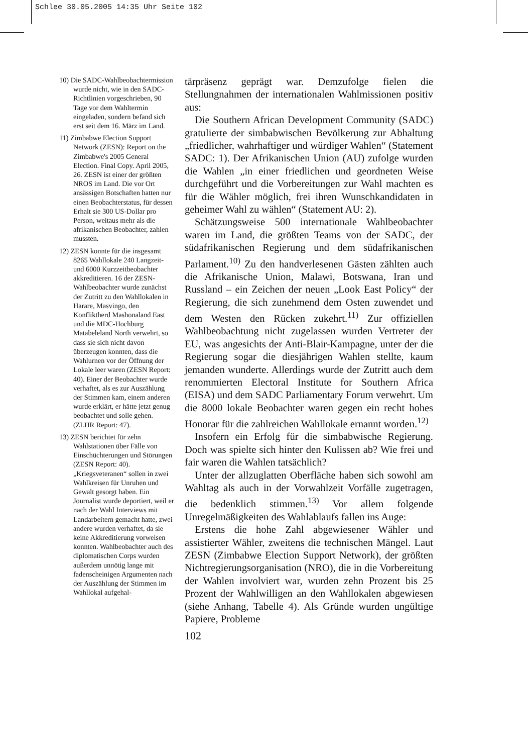Schlee 30.05.2005 14:35 Uhr Seite 102
10) Die SADC-Wahlbeobachtermission wurde nicht, wie in den SADC-Richtlinien vorgeschrieben, 90 Tage vor dem Wahltermin eingeladen, sondern befand sich erst seit dem 16. März im Land.
11) Zimbabwe Election Support Network (ZESN): Report on the Zimbabwe's 2005 General Election. Final Copy. April 2005, 26. ZESN ist einer der größten NROS im Land. Die vor Ort ansässigen Botschaften hatten nur einen Beobachterstatus, für dessen Erhalt sie 300 US-Dollar pro Person, weitaus mehr als die afrikanischen Beobachter, zahlen mussten.
12) ZESN konnte für die insgesamt 8265 Wahllokale 240 Langzeit- und 6000 Kurzzeitbeobachter akkreditieren. 16 der ZESN-Wahlbeobachter wurde zunächst der Zutritt zu den Wahllokalen in Harare, Masvingo, den Konfliktherd Mashonaland East und die MDC-Hochburg Matabeleland North verwehrt, so dass sie sich nicht davon überzeugen konnten, dass die Wahlurnen vor der Öffnung der Lokale leer waren (ZESN Report: 40). Einer der Beobachter wurde verhaftet, als es zur Auszählung der Stimmen kam, einem anderen wurde erklärt, er hätte jetzt genug beobachtet und solle gehen. (ZLHR Report: 47).
13) ZESN berichtet für zehn Wahlstationen über Fälle von Einschüchterungen und Störungen (ZESN Report: 40). „Kriegsveteranen“ sollen in zwei Wahlkreisen für Unruhen und Gewalt gesorgt haben. Ein Journalist wurde deportiert, weil er nach der Wahl Interviews mit Landarbeitern gemacht hatte, zwei andere wurden verhaftet, da sie keine Akkreditierung vorweisen konnten. Wahlbeobachter auch des diplomatischen Corps wurden außerdem unnötig lange mit fadenscheinigen Argumenten nach der Auszählung der Stimmen im Wahllokal aufgehal-
tärpräsenz geprägt war. Demzufolge fielen die Stellungnahmen der internationalen Wahlmissionen positiv aus:
Die Southern African Development Community (SADC) gratulierte der simbabwischen Bevölkerung zur Abhaltung „friedlicher, wahrhaftiger und würdiger Wahlen“ (Statement SADC: 1). Der Afrikanischen Union (AU) zufolge wurden die Wahlen „in einer friedlichen und geordneten Weise durchgeführt und die Vorbereitungen zur Wahl machten es für die Wähler möglich, frei ihren Wunschkandidaten in geheimer Wahl zu wählen“ (Statement AU: 2).
Schätzungsweise 500 internationale Wahlbeobachter waren im Land, die größten Teams von der SADC, der südafrikanischen Regierung und dem südafrikanischen Parlament.<sup>10)</sup> Zu den handverlesenen Gästen zählten auch die Afrikanische Union, Malawi, Botswana, Iran und Russland – ein Zeichen der neuen „Look East Policy“ der Regierung, die sich zunehmend dem Osten zuwendet und dem Westen den Rücken zukehrt.<sup>11)</sup> Zur offiziellen Wahlbeobachtung nicht zugelassen wurden Vertreter der EU, was angesichts der Anti-Blair-Kampagne, unter der die Regierung sogar die diesjährigen Wahlen stellte, kaum jemanden wunderte. Allerdings wurde der Zutritt auch dem renommierten Electoral Institute for Southern Africa (EISA) und dem SADC Parliamentary Forum verwehrt. Um die 8000 lokale Beobachter waren gegen ein recht hohes Honorar für die zahlreichen Wahllokale ernannt worden.<sup>12)</sup>
Insofern ein Erfolg für die simbabwische Regierung. Doch was spielte sich hinter den Kulissen ab? Wie frei und fair waren die Wahlen tatsächlich?
Unter der allzuglatten Oberfläche haben sich sowohl am Wahltag als auch in der Vorwahlzeit Vorfälle zugetragen, die bedenklich stimmen.<sup>13)</sup> Vor allem folgende Unregelmäßigkeiten des Wahlablaufs fallen ins Auge:
Erstens die hohe Zahl abgewiesener Wähler und assistierter Wähler, zweitens die technischen Mängel. Laut ZESN (Zimbabwe Election Support Network), der größten Nichtregierungsorganisation (NRO), die in die Vorbereitung der Wahlen involviert war, wurden zehn Prozent bis 25 Prozent der Wahlwilligen an den Wahllokalen abgewiesen (siehe Anhang, Tabelle 4). Als Gründe wurden ungültige Papiere, Probleme
102